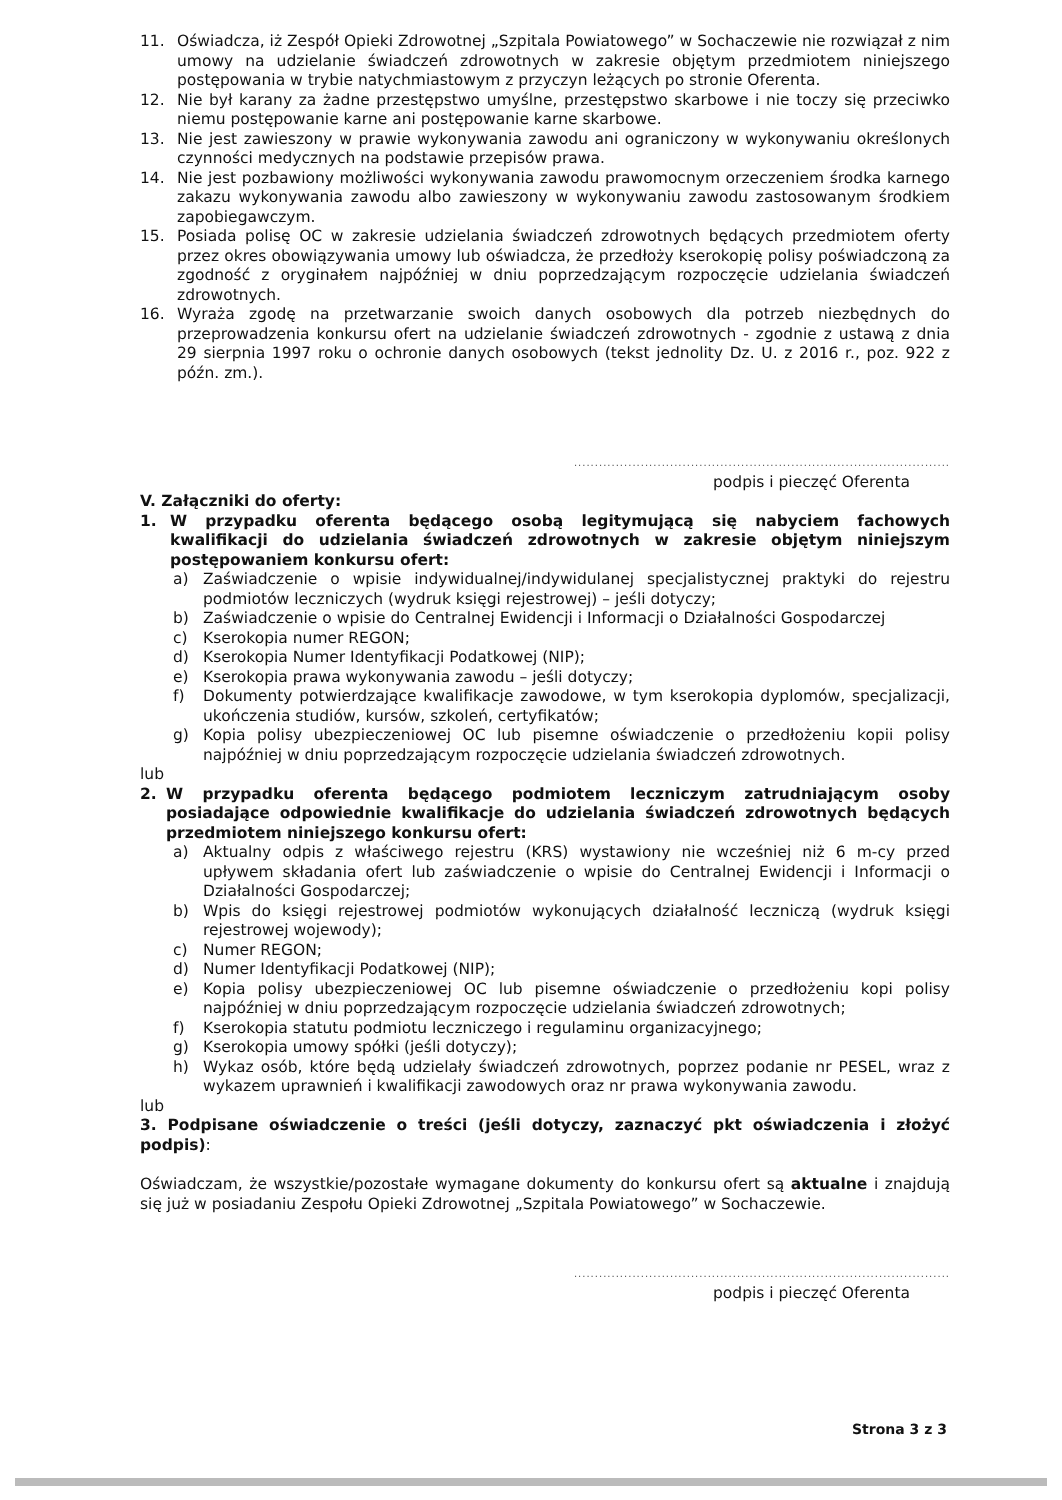11. Oświadcza, iż Zespół Opieki Zdrowotnej „Szpitala Powiatowego” w Sochaczewie nie rozwiązał z nim umowy na udzielanie świadczeń zdrowotnych w zakresie objętym przedmiotem niniejszego postępowania w trybie natychmiastowym z przyczyn leżących po stronie Oferenta.
12. Nie był karany za żadne przestępstwo umyślne, przestępstwo skarbowe i nie toczy się przeciwko niemu postępowanie karne ani postępowanie karne skarbowe.
13. Nie jest zawieszony w prawie wykonywania zawodu ani ograniczony w wykonywaniu określonych czynności medycznych na podstawie przepisów prawa.
14. Nie jest pozbawiony możliwości wykonywania zawodu prawomocnym orzeczeniem środka karnego zakazu wykonywania zawodu albo zawieszony w wykonywaniu zawodu zastosowanym środkiem zapobiegawczym.
15. Posiada polisę OC w zakresie udzielania świadczeń zdrowotnych będących przedmiotem oferty przez okres obowiązywania umowy lub oświadcza, że przedłoży kserokopię polisy poświadczoną za zgodność z oryginałem najpóźniej w dniu poprzedzającym rozpoczęcie udzielania świadczeń zdrowotnych.
16. Wyraża zgodę na przetwarzanie swoich danych osobowych dla potrzeb niezbędnych do przeprowadzenia konkursu ofert na udzielanie świadczeń zdrowotnych - zgodnie z ustawą z dnia 29 sierpnia 1997 roku o ochronie danych osobowych (tekst jednolity Dz. U. z 2016 r., poz. 922 z późn. zm.).
..........................................................................................
podpis i pieczęć Oferenta
V. Załączniki do oferty:
1. W przypadku oferenta będącego osobą legitymującą się nabyciem fachowych kwalifikacji do udzielania świadczeń zdrowotnych w zakresie objętym niniejszym postępowaniem konkursu ofert:
a) Zaświadczenie o wpisie indywidualnej/indywidulanej specjalistycznej praktyki do rejestru podmiotów leczniczych (wydruk księgi rejestrowej) – jeśli dotyczy;
b) Zaświadczenie o wpisie do Centralnej Ewidencji i Informacji o Działalności Gospodarczej
c) Kserokopia numer REGON;
d) Kserokopia Numer Identyfikacji Podatkowej (NIP);
e) Kserokopia prawa wykonywania zawodu – jeśli dotyczy;
f) Dokumenty potwierdzające kwalifikacje zawodowe, w tym kserokopia dyplomów, specjalizacji, ukończenia studiów, kursów, szkoleń, certyfikatów;
g) Kopia polisy ubezpieczeniowej OC lub pisemne oświadczenie o przedłożeniu kopii polisy najpóźniej w dniu poprzedzającym rozpoczęcie udzielania świadczeń zdrowotnych.
lub
2. W przypadku oferenta będącego podmiotem leczniczym zatrudniającym osoby posiadające odpowiednie kwalifikacje do udzielania świadczeń zdrowotnych będących przedmiotem niniejszego konkursu ofert:
a) Aktualny odpis z właściwego rejestru (KRS) wystawiony nie wcześniej niż 6 m-cy przed upływem składania ofert lub zaświadczenie o wpisie do Centralnej Ewidencji i Informacji o Działalności Gospodarczej;
b) Wpis do księgi rejestrowej podmiotów wykonujących działalność leczniczą (wydruk księgi rejestrowej wojewody);
c) Numer REGON;
d) Numer Identyfikacji Podatkowej (NIP);
e) Kopia polisy ubezpieczeniowej OC lub pisemne oświadczenie o przedłożeniu kopi polisy najpóźniej w dniu poprzedzającym rozpoczęcie udzielania świadczeń zdrowotnych;
f) Kserokopia statutu podmiotu leczniczego i regulaminu organizacyjnego;
g) Kserokopia umowy spółki (jeśli dotyczy);
h) Wykaz osób, które będą udzielały świadczeń zdrowotnych, poprzez podanie nr PESEL, wraz z wykazem uprawnień i kwalifikacji zawodowych oraz nr prawa wykonywania zawodu.
lub
3. Podpisane oświadczenie o treści (jeśli dotyczy, zaznaczyć pkt oświadczenia i złożyć podpis):
Oświadczam, że wszystkie/pozostałe wymagane dokumenty do konkursu ofert są aktualne i znajdują się już w posiadaniu Zespołu Opieki Zdrowotnej „Szpitala Powiatowego” w Sochaczewie.
..........................................................................................
podpis i pieczęć Oferenta
Strona 3 z 3